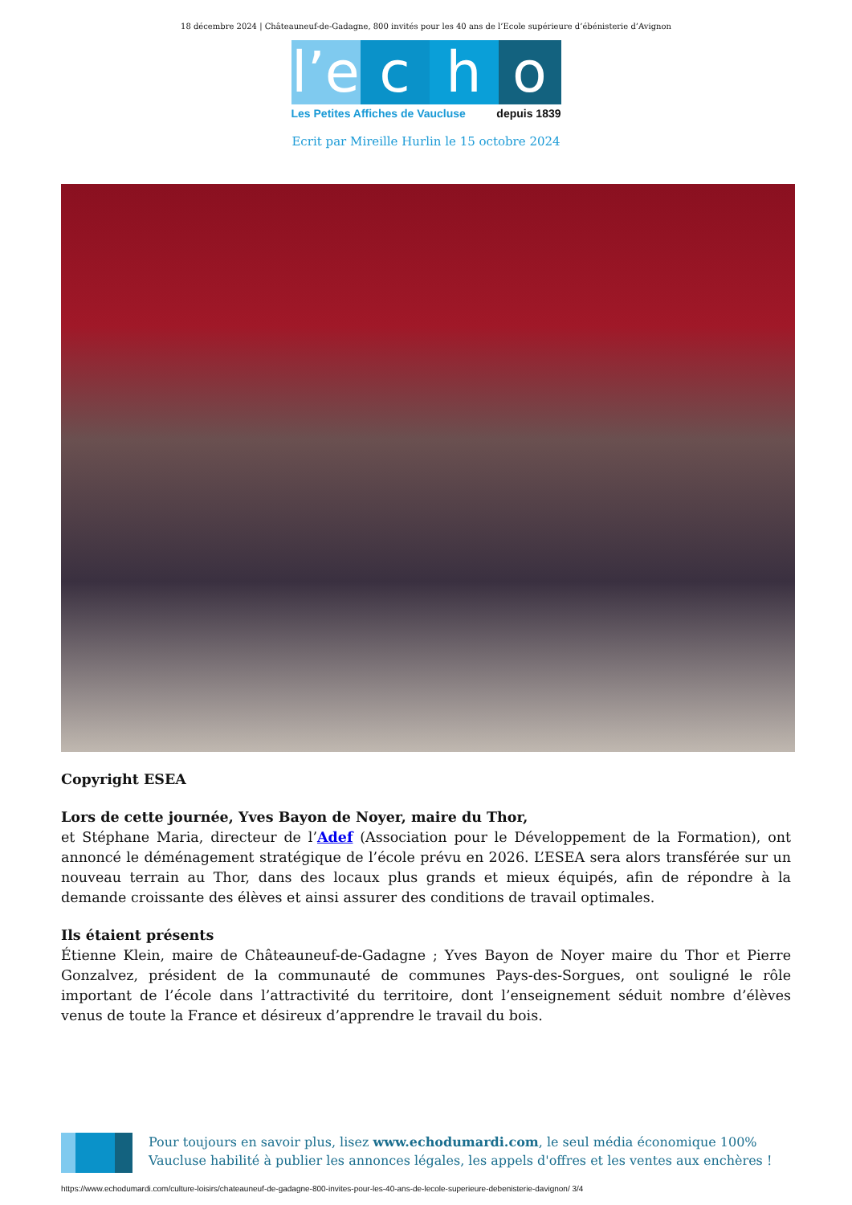18 décembre 2024 | Châteauneuf-de-Gadagne, 800 invités pour les 40 ans de l’Ecole supérieure d’ébénisterie d’Avignon
l’e
c h o
Les Petites Affiches de Vaucluse depuis 1839
Ecrit par Mireille Hurlin le 15 octobre 2024
Copyright ESEA
Lors de cette journée, Yves Bayon de Noyer, maire du Thor,
et Stéphane Maria, directeur de l’Adef (Association pour le Développement de la Formation), ont annoncé le déménagement stratégique de l’école prévu en 2026. L’ESEA sera alors transférée sur un nouveau terrain au Thor, dans des locaux plus grands et mieux équipés, afin de répondre à la demande croissante des élèves et ainsi assurer des conditions de travail optimales.
Ils étaient présents
Étienne Klein, maire de Châteauneuf-de-Gadagne ; Yves Bayon de Noyer maire du Thor et Pierre Gonzalvez, président de la communauté de communes Pays-des-Sorgues, ont souligné le rôle important de l’école dans l’attractivité du territoire, dont l’enseignement séduit nombre d’élèves venus de toute la France et désireux d’apprendre le travail du bois.
Pour toujours en savoir plus, lisez www.echodumardi.com, le seul média économique 100% Vaucluse habilité à publier les annonces légales, les appels d'offres et les ventes aux enchères !
https://www.echodumardi.com/culture-loisirs/chateauneuf-de-gadagne-800-invites-pour-les-40-ans-de-lecole-superieure-debenisterie-davignon/ 3/4